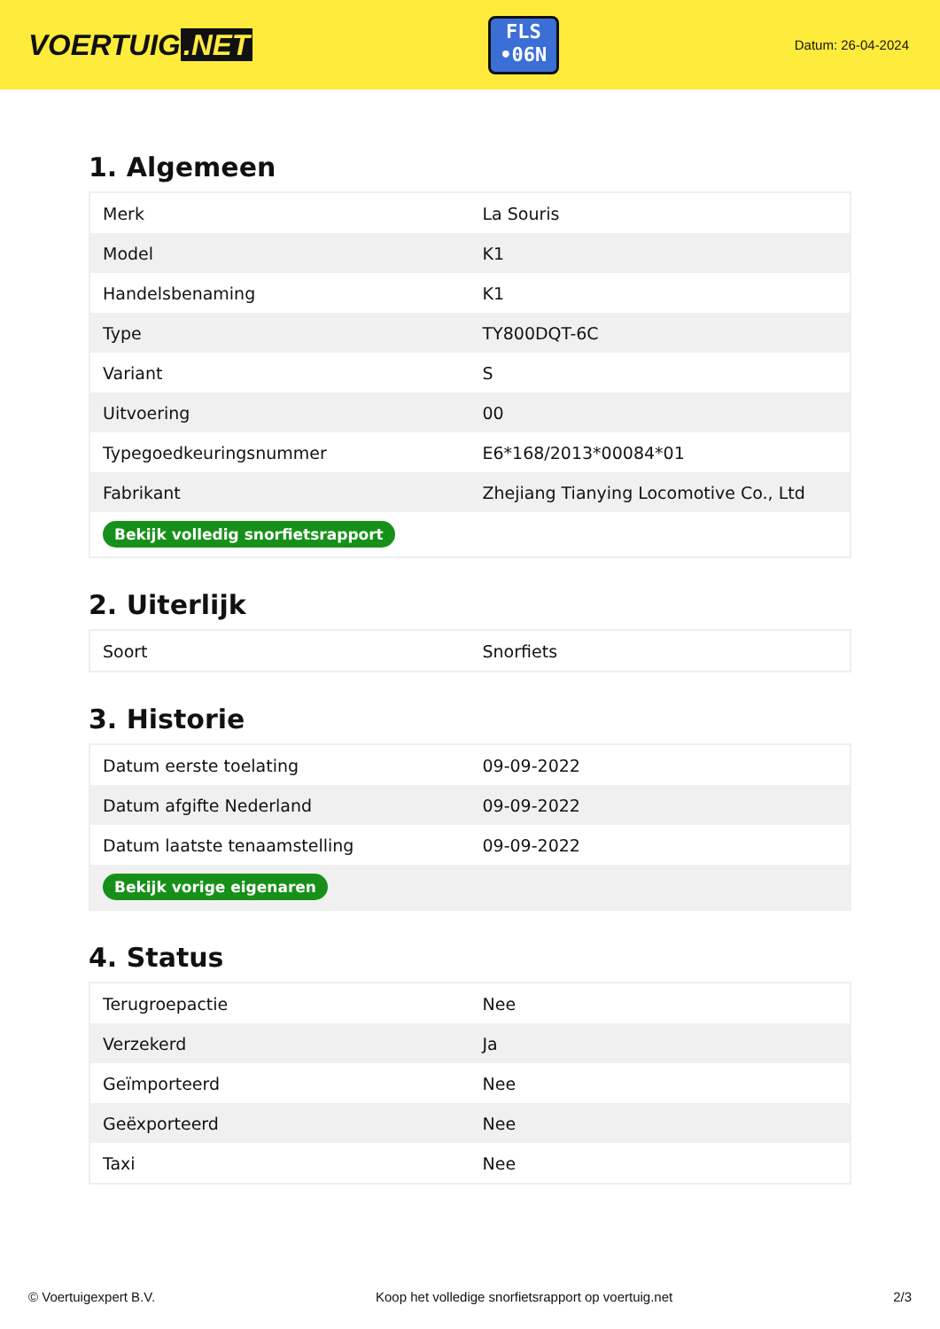VOERTUIG.NET
FLS
•06N
Datum: 26-04-2024
1. Algemeen
| Merk | La Souris |
| Model | K1 |
| Handelsbenaming | K1 |
| Type | TY800DQT-6C |
| Variant | S |
| Uitvoering | 00 |
| Typegoedkeuringsnummer | E6*168/2013*00084*01 |
| Fabrikant | Zhejiang Tianying Locomotive Co., Ltd |
| Bekijk volledig snorfietsrapport | |
2. Uiterlijk
| Soort | Snorfiets |
3. Historie
| Datum eerste toelating | 09-09-2022 |
| Datum afgifte Nederland | 09-09-2022 |
| Datum laatste tenaamstelling | 09-09-2022 |
| Bekijk vorige eigenaren | |
4. Status
| Terugroepactie | Nee |
| Verzekerd | Ja |
| Geïmporteerd | Nee |
| Geëxporteerd | Nee |
| Taxi | Nee |
© Voertuigexpert B.V. Koop het volledige snorfietsrapport op voertuig.net 2/3